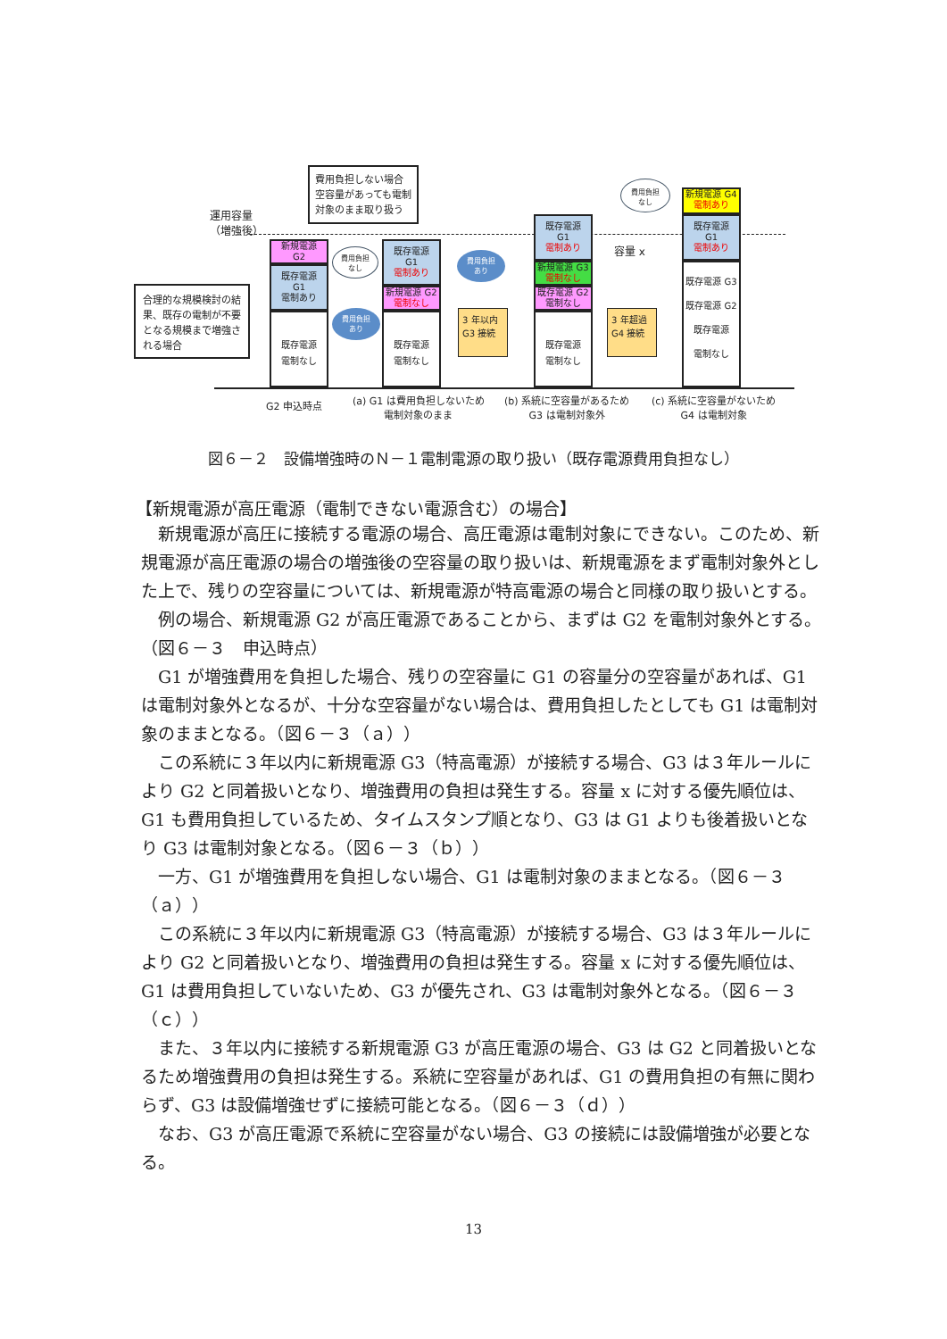運用容量
（増強後）
合理的な規模検討の結果、既存の電制が不要となる規模まで増強される場合
費用負担しない場合空容量があっても電制対象のまま取り扱う
新規電源
G2
既存電源
G1
電制あり
既存電源
電制なし
既存電源
G1
電制あり
新規電源 G2
電制なし
既存電源
電制なし
費用負担
なし
費用負担
あり
費用負担
あり
3 年以内
G3 接続
既存電源
G1
電制あり
新規電源 G3
電制なし
既存電源 G2
電制なし
既存電源
電制なし
容量 x
3 年超過
G4 接続
費用負担
なし
新規電源 G4
電制あり
既存電源
G1
電制あり
既存電源 G3
既存電源 G2
既存電源
電制なし
G2 申込時点
(a) G1 は費用負担しないため
電制対象のまま
(b) 系統に空容量があるため
G3 は電制対象外
(c) 系統に空容量がないため
G4 は電制対象
図６－２　設備増強時のＮ－１電制電源の取り扱い（既存電源費用負担なし）
【新規電源が高圧電源（電制できない電源含む）の場合】
新規電源が高圧に接続する電源の場合、高圧電源は電制対象にできない。このため、新規電源が高圧電源の場合の増強後の空容量の取り扱いは、新規電源をまず電制対象外とした上で、残りの空容量については、新規電源が特高電源の場合と同様の取り扱いとする。
例の場合、新規電源 G2 が高圧電源であることから、まずは G2 を電制対象外とする。（図６－３　申込時点）
G1 が増強費用を負担した場合、残りの空容量に G1 の容量分の空容量があれば、G1 は電制対象外となるが、十分な空容量がない場合は、費用負担したとしても G1 は電制対象のままとなる。（図６－３（ａ））
この系統に３年以内に新規電源 G3（特高電源）が接続する場合、G3 は３年ルールにより G2 と同着扱いとなり、増強費用の負担は発生する。容量 x に対する優先順位は、G1 も費用負担しているため、タイムスタンプ順となり、G3 は G1 よりも後着扱いとなり G3 は電制対象となる。（図６－３（ｂ））
一方、G1 が増強費用を負担しない場合、G1 は電制対象のままとなる。（図６－３（ａ））
この系統に３年以内に新規電源 G3（特高電源）が接続する場合、G3 は３年ルールにより G2 と同着扱いとなり、増強費用の負担は発生する。容量 x に対する優先順位は、G1 は費用負担していないため、G3 が優先され、G3 は電制対象外となる。（図６－３（ｃ））
また、３年以内に接続する新規電源 G3 が高圧電源の場合、G3 は G2 と同着扱いとなるため増強費用の負担は発生する。系統に空容量があれば、G1 の費用負担の有無に関わらず、G3 は設備増強せずに接続可能となる。（図６－３（ｄ））
なお、G3 が高圧電源で系統に空容量がない場合、G3 の接続には設備増強が必要となる。
13